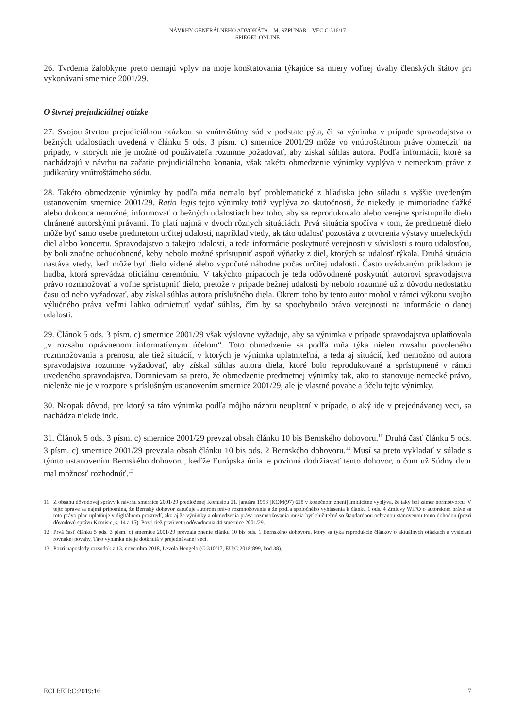NÁVRHY GENERÁLNEHO ADVOKÁTA – M. SZPUNAR – VEC C-516/17
SPIEGEL ONLINE
26. Tvrdenia žalobkyne preto nemajú vplyv na moje konštatovania týkajúce sa miery voľnej úvahy členských štátov pri vykonávaní smernice 2001/29.
O štvrtej prejudiciálnej otázke
27. Svojou štvrtou prejudiciálnou otázkou sa vnútroštátny súd v podstate pýta, či sa výnimka v prípade spravodajstva o bežných udalostiach uvedená v článku 5 ods. 3 písm. c) smernice 2001/29 môže vo vnútroštátnom práve obmedziť na prípady, v ktorých nie je možné od používateľa rozumne požadovať, aby získal súhlas autora. Podľa informácií, ktoré sa nachádzajú v návrhu na začatie prejudiciálneho konania, však takéto obmedzenie výnimky vyplýva v nemeckom práve z judikatúry vnútroštátneho súdu.
28. Takéto obmedzenie výnimky by podľa mňa nemalo byť problematické z hľadiska jeho súladu s vyššie uvedeným ustanovením smernice 2001/29. Ratio legis tejto výnimky totiž vyplýva zo skutočnosti, že niekedy je mimoriadne ťažké alebo dokonca nemožné, informovať o bežných udalostiach bez toho, aby sa reprodukovalo alebo verejne sprístupnilo dielo chránené autorskými právami. To platí najmä v dvoch rôznych situáciách. Prvá situácia spočíva v tom, že predmetné dielo môže byť samo osebe predmetom určitej udalosti, napríklad vtedy, ak táto udalosť pozostáva z otvorenia výstavy umeleckých diel alebo koncertu. Spravodajstvo o takejto udalosti, a teda informácie poskytnuté verejnosti v súvislosti s touto udalosťou, by boli značne ochudobnené, keby nebolo možné sprístupniť aspoň výňatky z diel, ktorých sa udalosť týkala. Druhá situácia nastáva vtedy, keď môže byť dielo videné alebo vypočuté náhodne počas určitej udalosti. Často uvádzaným príkladom je hudba, ktorá sprevádza oficiálnu ceremóniu. V takýchto prípadoch je teda odôvodnené poskytnúť autorovi spravodajstva právo rozmnožovať a voľne sprístupniť dielo, pretože v prípade bežnej udalosti by nebolo rozumné už z dôvodu nedostatku času od neho vyžadovať, aby získal súhlas autora príslušného diela. Okrem toho by tento autor mohol v rámci výkonu svojho výlučného práva veľmi ľahko odmietnuť vydať súhlas, čím by sa spochybnilo právo verejnosti na informácie o danej udalosti.
29. Článok 5 ods. 3 písm. c) smernice 2001/29 však výslovne vyžaduje, aby sa výnimka v prípade spravodajstva uplatňovala „v rozsahu oprávnenom informatívnym účelom“. Toto obmedzenie sa podľa mňa týka nielen rozsahu povoleného rozmnožovania a prenosu, ale tiež situácií, v ktorých je výnimka uplatniteľná, a teda aj situácií, keď nemožno od autora spravodajstva rozumne vyžadovať, aby získal súhlas autora diela, ktoré bolo reprodukované a sprístupnené v rámci uvedeného spravodajstva. Domnievam sa preto, že obmedzenie predmetnej výnimky tak, ako to stanovuje nemecké právo, nielenže nie je v rozpore s príslušným ustanovením smernice 2001/29, ale je vlastné povahe a účelu tejto výnimky.
30. Naopak dôvod, pre ktorý sa táto výnimka podľa môjho názoru neuplatní v prípade, o aký ide v prejednávanej veci, sa nachádza niekde inde.
31. Článok 5 ods. 3 písm. c) smernice 2001/29 prevzal obsah článku 10 bis Bernského dohovoru.<sup>11</sup> Druhá časť článku 5 ods. 3 písm. c) smernice 2001/29 prevzala obsah článku 10 bis ods. 2 Bernského dohovoru.<sup>12</sup> Musí sa preto vykladať v súlade s týmto ustanovením Bernského dohovoru, keďže Európska únia je povinná dodržiavať tento dohovor, o čom už Súdny dvor mal možnosť rozhodnúť.<sup>13</sup>
11 Z obsahu dôvodovej správy k návrhu smernice 2001/29 predloženej Komisiou 21. januára 1998 [KOM(97) 628 v konečnom znení] implicitne vyplýva, že taký bol zámer normotvorcu. V tejto správe sa najmä pripomína, že Bernský dohovor zaručuje autorom právo rozmnožovania a že podľa spoločného vyhlásenia k článku 1 ods. 4 Zmluvy WIPO o autorskom práve sa toto právo plne uplatňuje v digitálnom prostredí, ako aj že výnimky a obmedzenia práva rozmnožovania musia byť zlučiteľné so štandardnou ochranou stanovenou touto dohodou (pozri dôvodovú správu Komisie, s. 14 a 15). Pozri tiež prvú vetu odôvodnenia 44 smernice 2001/29.
12 Prvá časť článku 5 ods. 3 písm. c) smernice 2001/29 prevzala znenie článku 10 bis ods. 1 Bernského dohovoru, ktorý sa týka reprodukcie článkov o aktuálnych otázkach a vysielaní rovnakej povahy. Táto výnimka nie je dotknutá v prejednávanej veci.
13 Pozri naposledy rozsudok z 13. novembra 2018, Levola Hengelo (C-310/17, EU:C:2018:899, bod 38).
ECLI:EU:C:2019:16 7